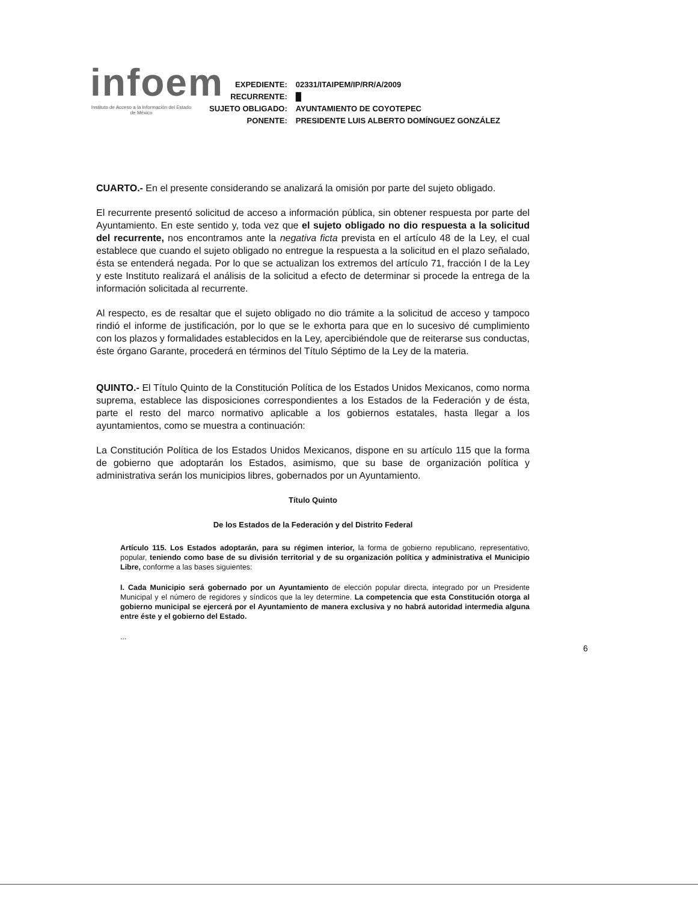infoem
Instituto de Acceso a la Información del Estado de México
| EXPEDIENTE: | 02331/ITAIPEM/IP/RR/A/2009 |
| RECURRENTE: | █ |
| SUJETO OBLIGADO: | AYUNTAMIENTO DE COYOTEPEC |
| PONENTE: | PRESIDENTE LUIS ALBERTO DOMÍNGUEZ GONZÁLEZ |
CUARTO.- En el presente considerando se analizará la omisión por parte del sujeto obligado.
El recurrente presentó solicitud de acceso a información pública, sin obtener respuesta por parte del Ayuntamiento. En este sentido y, toda vez que el sujeto obligado no dio respuesta a la solicitud del recurrente, nos encontramos ante la negativa ficta prevista en el artículo 48 de la Ley, el cual establece que cuando el sujeto obligado no entregue la respuesta a la solicitud en el plazo señalado, ésta se entenderá negada. Por lo que se actualizan los extremos del artículo 71, fracción I de la Ley y este Instituto realizará el análisis de la solicitud a efecto de determinar si procede la entrega de la información solicitada al recurrente.
Al respecto, es de resaltar que el sujeto obligado no dio trámite a la solicitud de acceso y tampoco rindió el informe de justificación, por lo que se le exhorta para que en lo sucesivo dé cumplimiento con los plazos y formalidades establecidos en la Ley, apercibiéndole que de reiterarse sus conductas, éste órgano Garante, procederá en términos del Título Séptimo de la Ley de la materia.
QUINTO.- El Título Quinto de la Constitución Política de los Estados Unidos Mexicanos, como norma suprema, establece las disposiciones correspondientes a los Estados de la Federación y de ésta, parte el resto del marco normativo aplicable a los gobiernos estatales, hasta llegar a los ayuntamientos, como se muestra a continuación:
La Constitución Política de los Estados Unidos Mexicanos, dispone en su artículo 115 que la forma de gobierno que adoptarán los Estados, asimismo, que su base de organización política y administrativa serán los municipios libres, gobernados por un Ayuntamiento.
Título Quinto
De los Estados de la Federación y del Distrito Federal
Artículo 115. Los Estados adoptarán, para su régimen interior, la forma de gobierno republicano, representativo, popular, teniendo como base de su división territorial y de su organización política y administrativa el Municipio Libre, conforme a las bases siguientes:
I. Cada Municipio será gobernado por un Ayuntamiento de elección popular directa, integrado por un Presidente Municipal y el número de regidores y síndicos que la ley determine. La competencia que esta Constitución otorga al gobierno municipal se ejercerá por el Ayuntamiento de manera exclusiva y no habrá autoridad intermedia alguna entre éste y el gobierno del Estado.
...
6